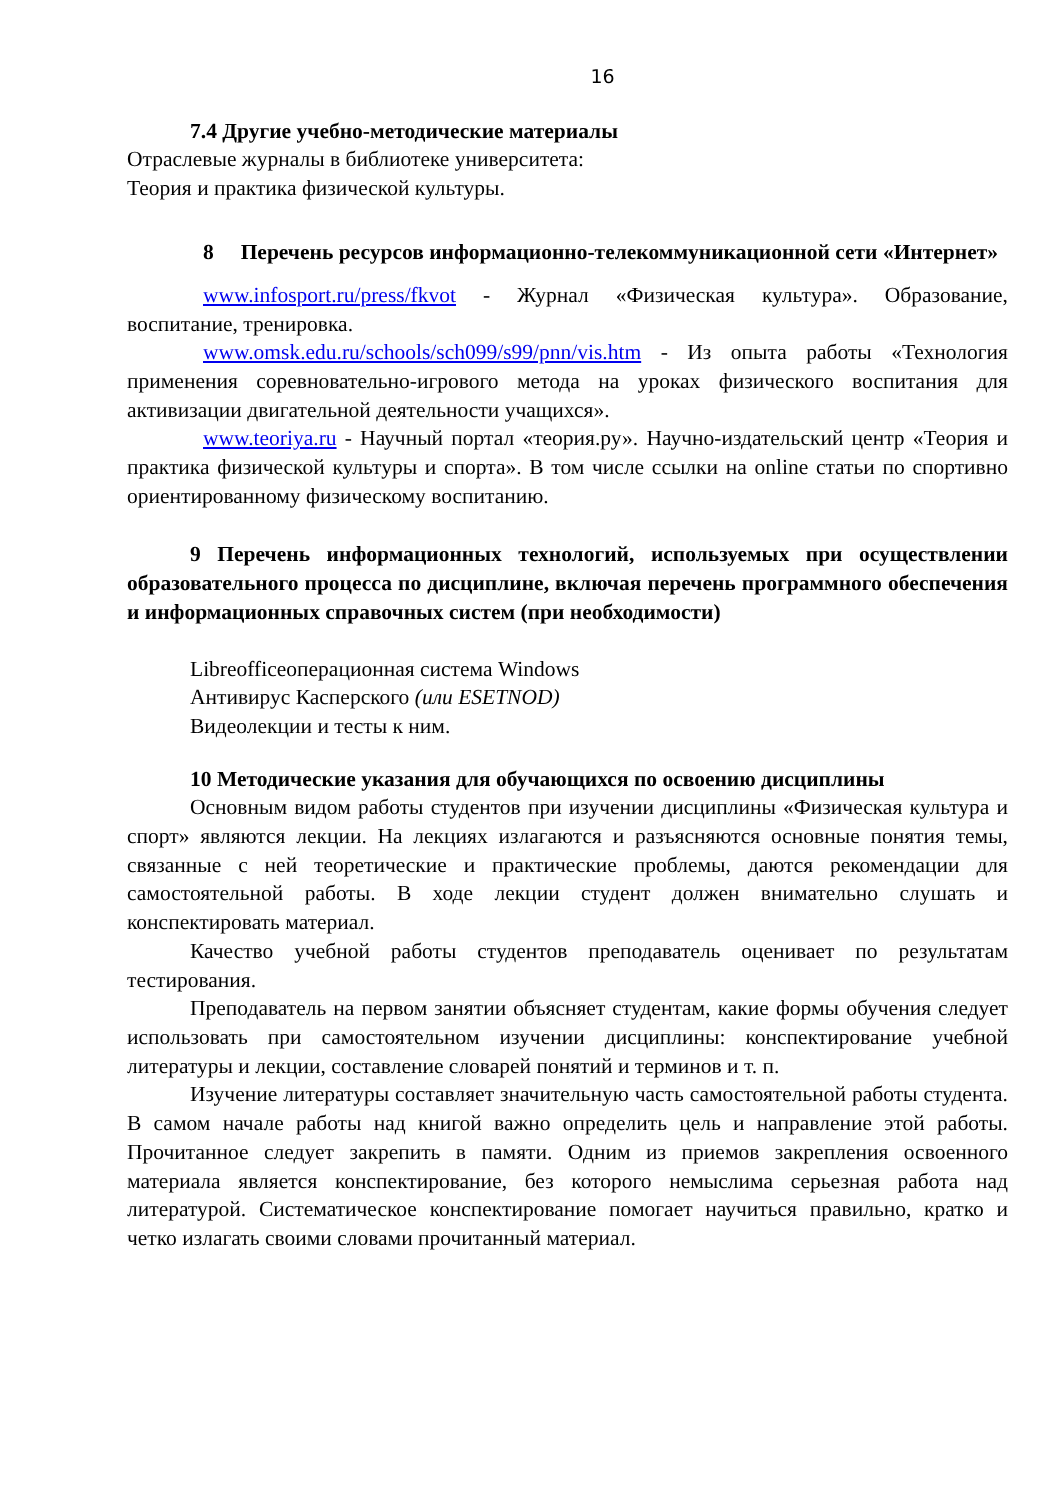16
7.4 Другие учебно-методические материалы
Отраслевые журналы в библиотеке университета:
Теория и практика физической культуры.
8 Перечень ресурсов информационно-телекоммуникационной сети «Интернет»
www.infosport.ru/press/fkvot - Журнал «Физическая культура». Образование, воспитание, тренировка.
www.omsk.edu.ru/schools/sch099/s99/pnn/vis.htm - Из опыта работы «Технология применения соревновательно-игрового метода на уроках физического воспитания для активизации двигательной деятельности учащихся».
www.teoriya.ru - Научный портал «теория.ру». Научно-издательский центр «Теория и практика физической культуры и спорта». В том числе ссылки на online статьи по спортивно ориентированному физическому воспитанию.
9 Перечень информационных технологий, используемых при осуществлении образовательного процесса по дисциплине, включая перечень программного обеспечения и информационных справочных систем (при необходимости)
Libreofficeоперационная система Windows
Антивирус Касперского (или ESETNOD)
Видеолекции и тесты к ним.
10 Методические указания для обучающихся по освоению дисциплины
Основным видом работы студентов при изучении дисциплины «Физическая культура и спорт» являются лекции. На лекциях излагаются и разъясняются основные понятия темы, связанные с ней теоретические и практические проблемы, даются рекомендации для самостоятельной работы. В ходе лекции студент должен внимательно слушать и конспектировать материал.
Качество учебной работы студентов преподаватель оценивает по результатам тестирования.
Преподаватель на первом занятии объясняет студентам, какие формы обучения следует использовать при самостоятельном изучении дисциплины: конспектирование учебной литературы и лекции, составление словарей понятий и терминов и т. п.
Изучение литературы составляет значительную часть самостоятельной работы студента. В самом начале работы над книгой важно определить цель и направление этой работы. Прочитанное следует закрепить в памяти. Одним из приемов закрепления освоенного материала является конспектирование, без которого немыслима серьезная работа над литературой. Систематическое конспектирование помогает научиться правильно, кратко и четко излагать своими словами прочитанный материал.